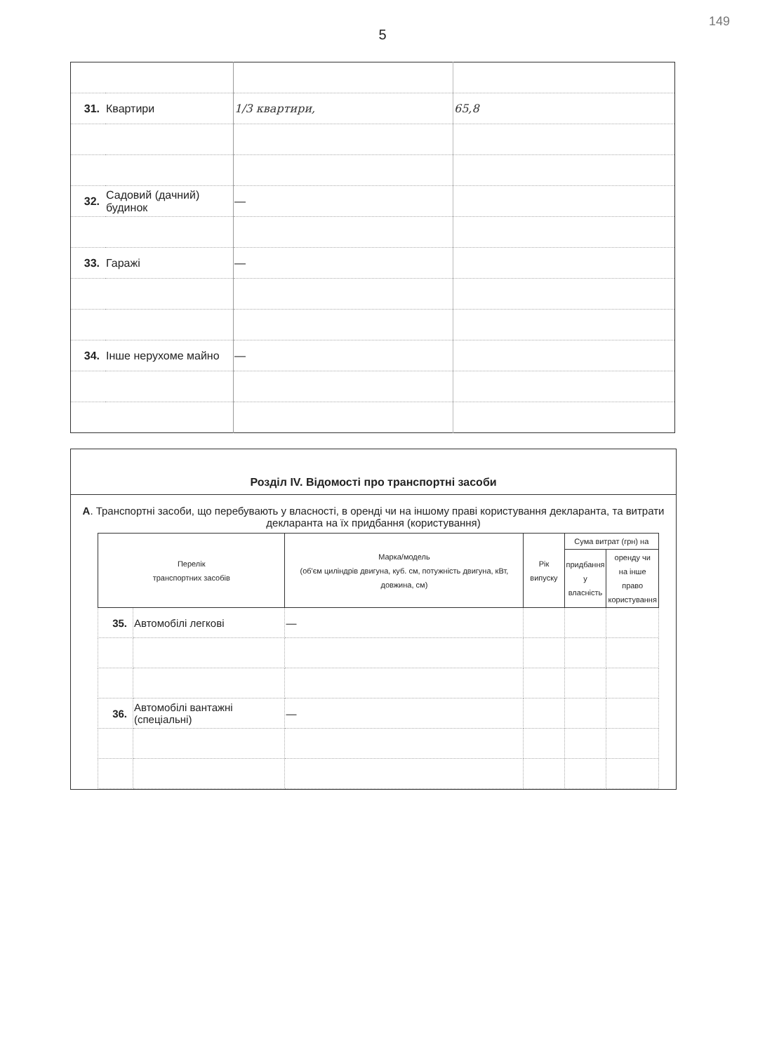149
5
| 31. | Квартири | 1/3 квартири, | 65,8 |
| 32. | Садовий (дачний) будинок | — | |
| 33. | Гаражі | — | |
| 34. | Інше нерухоме майно | — | |
Розділ IV. Відомості про транспортні засоби
А. Транспортні засоби, що перебувають у власності, в оренді чи на іншому праві користування декларанта, та витрати декларанта на їх придбання (користування)
| Перелік транспортних засобів | | Марка/модель (об'єм циліндрів двигуна, куб. см, потужність двигуна, кВт, довжина, см) | Рік випуску | Сума витрат (грн) на | |
| --- | --- | --- | --- | --- | --- |
| | | | | придбання у власність | оренду чи на інше право користування |
| 35. | Автомобілі легкові | — | | | |
| 36. | Автомобілі вантажні (спеціальні) | — | | | |